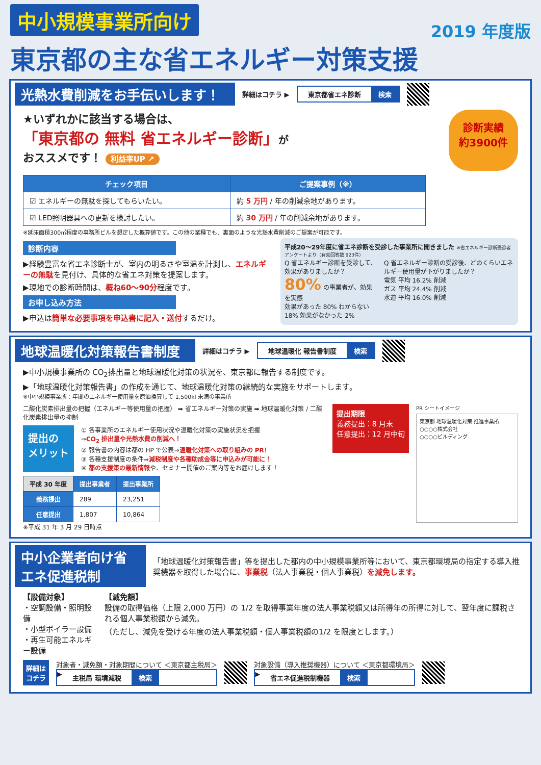中小規模事業所向け 2019 年度版
東京都の主な省エネルギー対策支援
光熱水費削減をお手伝いします！ 詳細はコチラ ▶
東京都省エネ診断 検索
★いずれかに該当する場合は、
「東京都の 無料 省エネルギー診断」が
おススメです！ 利益率UP ↗
診断実績
約3900件
| チェック項目 | ご提案事例（※） |
| --- | --- |
| ☑ エネルギーの無駄を探してもらいたい。 | 約 5 万円 / 年の削減余地があります。 |
| ☑ LED照明器具への更新を検討したい。 | 約 30 万円 / 年の削減余地があります。 |
※延床面積300㎡程度の事務所ビルを想定した概算値です。この他の業種でも、裏面のような光熱水費削減のご提案が可能です。
診断内容
▶経験豊富な省エネ診断士が、室内の明るさや室温を計測し、エネルギーの無駄を見付け、具体的な省エネ対策を提案します。
▶現地での診断時間は、概ね60〜90分程度です。
お申し込み方法
▶申込は簡単な必要事項を申込書に記入・送付するだけ。
平成20〜29年度に省エネ診断を受診した事業所に聞きました ※省エネルギー診断受診者アンケートより（有効回答数 923件）
Q 省エネルギー診断を受診して、効果がありましたか？
80% の事業者が、効果を実感
効果があった 80% わからない 18% 効果がなかった 2%
Q 省エネルギー診断の受診後、どのくらいエネルギー使用量が下がりましたか？
電気 平均 16.2% 削減
ガス 平均 24.4% 削減
水道 平均 16.0% 削減
地球温暖化対策報告書制度 詳細はコチラ ▶
地球温暖化 報告書制度 検索
▶中小規模事業所の CO<sub>2</sub>排出量と地球温暖化対策の状況を、東京都に報告する制度です。
▶「地球温暖化対策報告書」の作成を通じて、地球温暖化対策の継続的な実施をサポートします。
※中小規模事業所：年間のエネルギー使用量を原油換算して 1,500kl 未満の事業所
二酸化炭素排出量の把握（エネルギー等使用量の把握） ➡ 省エネルギー対策の実施 ➡ 地球温暖化対策 / 二酸化炭素排出量の抑制
提出の
メリット
① 各事業所のエネルギー使用状況や温暖化対策の実施状況を把握
⇒CO<sub>2</sub> 排出量や光熱水費の削減へ！
② 報告書の内容は都の HP で公表⇒温暖化対策への取り組みの PR！
③ 各種支援制度の条件⇒減税制度や各種助成金等に申込みが可能に！
④ 都の支援策の最新情報や、セミナー開催のご案内等をお届けします！
| 平成 30 年度 | 提出事業者 | 提出事業所 |
| --- | --- | --- |
| 義務提出 | 289 | 23,251 |
| 任意提出 | 1,807 | 10,864 |
※平成 31 年 3 月 29 日時点
提出期限
義務提出：8 月末
任意提出：12 月中旬
PR シートイメージ
東京都 地球温暖化対策 推進事業所
○○○○株式会社
○○○○ビルディング
中小企業者向け省エネ促進税制 「地球温暖化対策報告書」等を提出した都内の中小規模事業所等において、東京都環境局の指定する導入推奨機器を取得した場合に、事業税（法人事業税・個人事業税）を減免します。
【設備対象】
・空調設備・照明設備
・小型ボイラー設備
・再生可能エネルギー設備
【減免額】
設備の取得価格（上限 2,000 万円）の 1/2 を取得事業年度の法人事業税額又は所得年の所得に対して、翌年度に課税される個人事業税額から減免。
（ただし、減免を受ける年度の法人事業税額・個人事業税額の1/2 を限度とします。）
詳細は
コチラ
対象者・減免額・対象期間について ＜東京都主税局＞
▶ 主税局 環境減税 検索
対象設備（導入推奨機器）について ＜東京都環境局＞
▶ 省エネ促進税制機器 検索